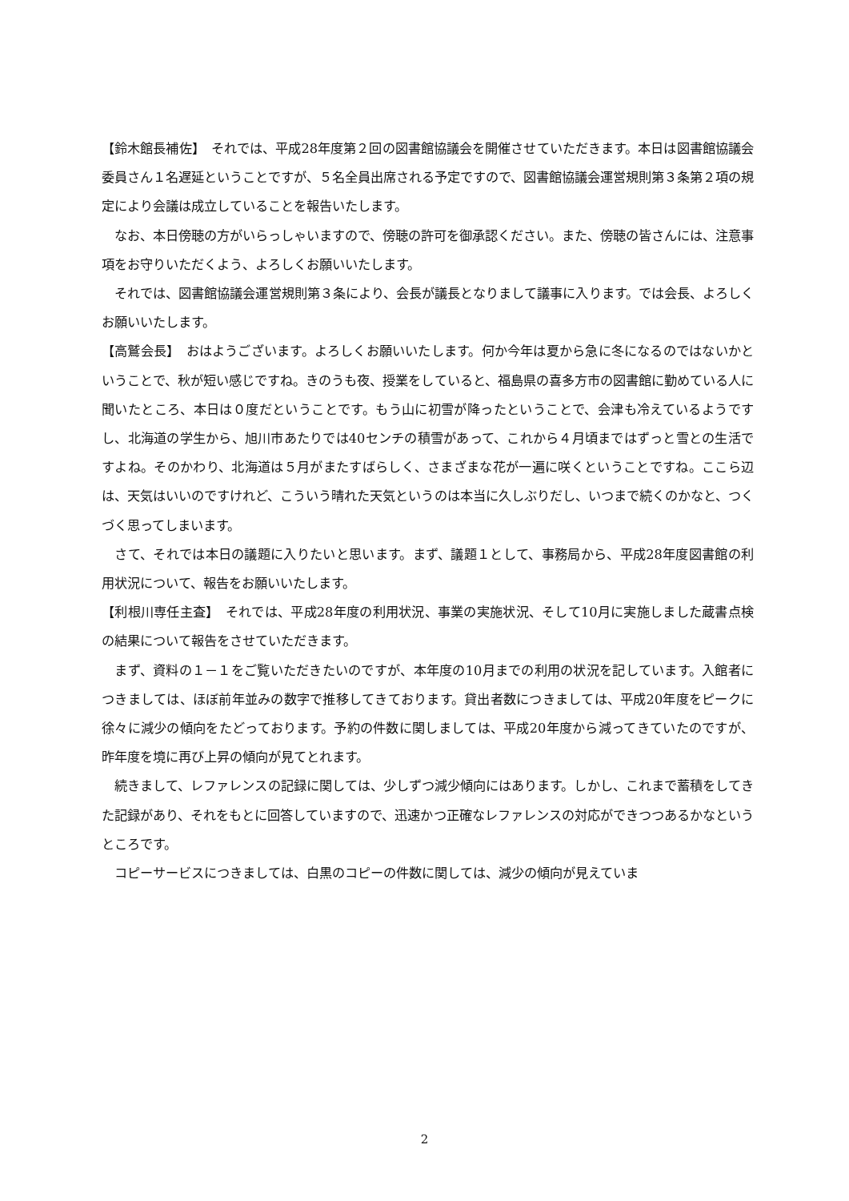【鈴木館長補佐】　それでは、平成28年度第２回の図書館協議会を開催させていただきます。本日は図書館協議会委員さん１名遅延ということですが、５名全員出席される予定ですので、図書館協議会運営規則第３条第２項の規定により会議は成立していることを報告いたします。
　なお、本日傍聴の方がいらっしゃいますので、傍聴の許可を御承認ください。また、傍聴の皆さんには、注意事項をお守りいただくよう、よろしくお願いいたします。
　それでは、図書館協議会運営規則第３条により、会長が議長となりまして議事に入ります。では会長、よろしくお願いいたします。
【高鷲会長】　おはようございます。よろしくお願いいたします。何か今年は夏から急に冬になるのではないかということで、秋が短い感じですね。きのうも夜、授業をしていると、福島県の喜多方市の図書館に勤めている人に聞いたところ、本日は０度だということです。もう山に初雪が降ったということで、会津も冷えているようですし、北海道の学生から、旭川市あたりでは40センチの積雪があって、これから４月頃まではずっと雪との生活ですよね。そのかわり、北海道は５月がまたすばらしく、さまざまな花が一遍に咲くということですね。ここら辺は、天気はいいのですけれど、こういう晴れた天気というのは本当に久しぶりだし、いつまで続くのかなと、つくづく思ってしまいます。
　さて、それでは本日の議題に入りたいと思います。まず、議題１として、事務局から、平成28年度図書館の利用状況について、報告をお願いいたします。
【利根川専任主査】　それでは、平成28年度の利用状況、事業の実施状況、そして10月に実施しました蔵書点検の結果について報告をさせていただきます。
　まず、資料の１－１をご覧いただきたいのですが、本年度の10月までの利用の状況を記しています。入館者につきましては、ほぼ前年並みの数字で推移してきております。貸出者数につきましては、平成20年度をピークに徐々に減少の傾向をたどっております。予約の件数に関しましては、平成20年度から減ってきていたのですが、昨年度を境に再び上昇の傾向が見てとれます。
　続きまして、レファレンスの記録に関しては、少しずつ減少傾向にはあります。しかし、これまで蓄積をしてきた記録があり、それをもとに回答していますので、迅速かつ正確なレファレンスの対応ができつつあるかなというところです。
　コピーサービスにつきましては、白黒のコピーの件数に関しては、減少の傾向が見えていま
2